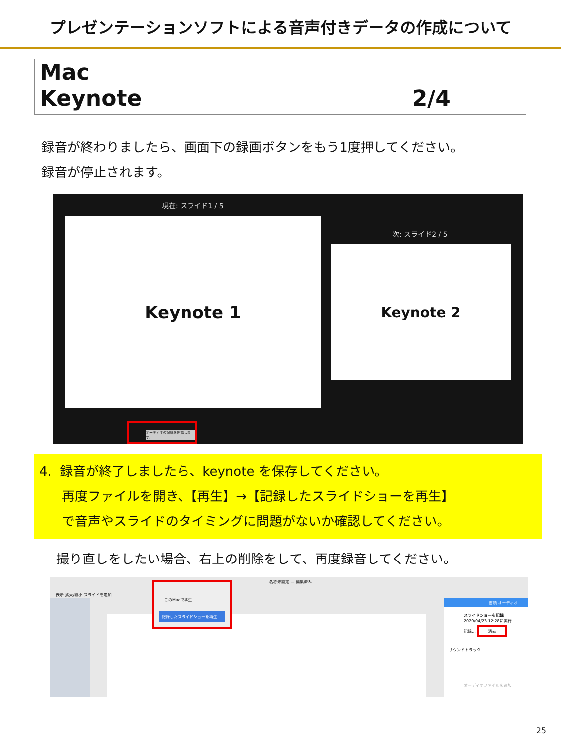プレゼンテーションソフトによる音声付きデータの作成について
Mac
Keynote 2/4
録音が終わりましたら、画面下の録画ボタンをもう1度押してください。
録音が停止されます。
現在: スライド1 / 5
次: スライド2 / 5
Keynote 1
Keynote 2
オーディオの記録を開始します。
4. 録音が終了しましたら、keynote を保存してください。
再度ファイルを開き、【再生】→【記録したスライドショーを再生】
で音声やスライドのタイミングに問題がないか確認してください。
撮り直しをしたい場合、右上の削除をして、再度録音してください。
名称未設定 — 編集済み
表示 拡大/縮小 スライドを追加
このMacで再生
記録したスライドショーを再生
書類 オーディオ
スライドショーを記録
2020/04/23 12:28に実行
記録… 消去
サウンドトラック
オーディオファイルを追加
25